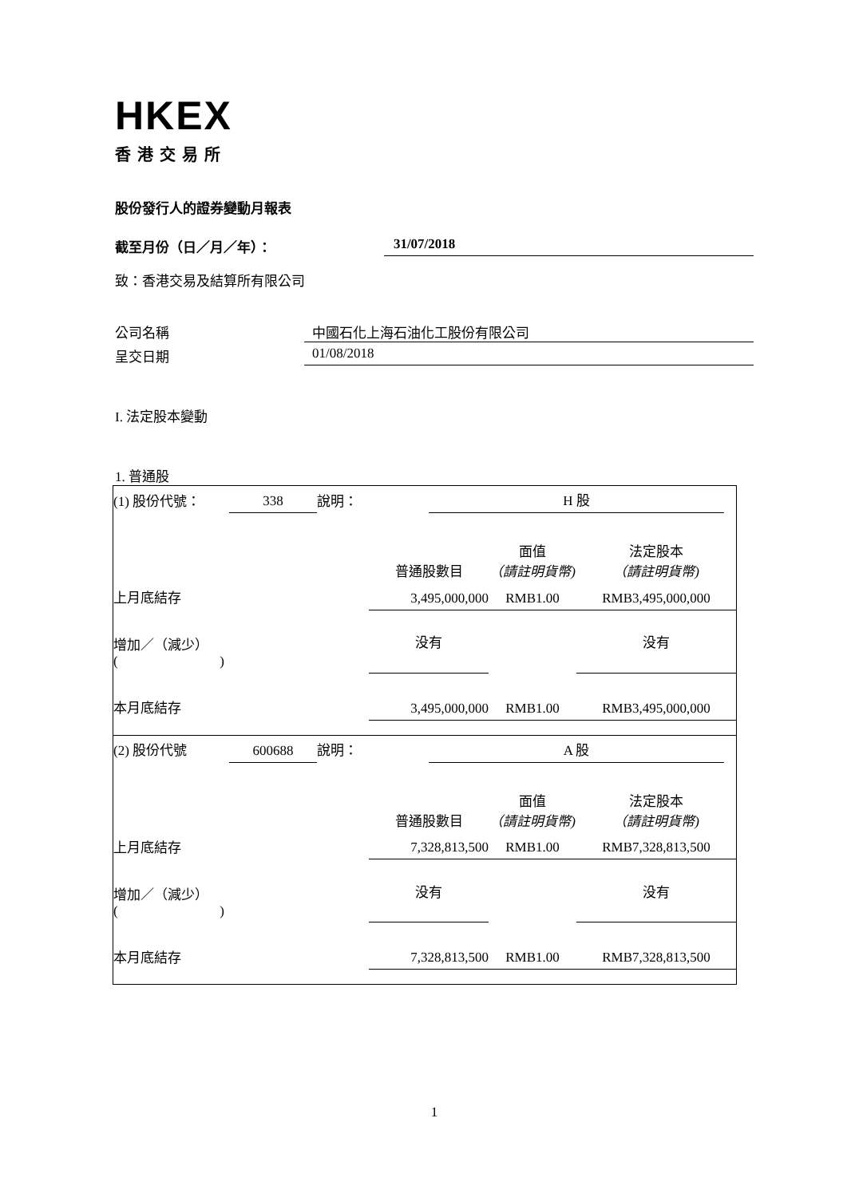HKEX
香港交易所
股份發行人的證券變動月報表
截至月份（日／月／年）： 31/07/2018
致：香港交易及結算所有限公司
公司名稱 中國石化上海石油化工股份有限公司
呈交日期 01/08/2018
I. 法定股本變動
1. 普通股
| (1) 股份代號： | 338 | 說明： | H 股 | |
| | 普通股數目 | 面值 （請註明貨幣) | 法定股本 （請註明貨幣) |
| 上月底結存 | 3,495,000,000 | RMB1.00 | RMB3,495,000,000 |
| 增加／（減少） ( ) | 没有 | | 没有 |
| 本月底結存 | 3,495,000,000 | RMB1.00 | RMB3,495,000,000 |
| (2) 股份代號 | 600688 | 說明： | A 股 | |
| | 普通股數目 | 面值 （請註明貨幣) | 法定股本 （請註明貨幣) |
| 上月底結存 | 7,328,813,500 | RMB1.00 | RMB7,328,813,500 |
| 增加／（減少） ( ) | 没有 | | 没有 |
| 本月底結存 | 7,328,813,500 | RMB1.00 | RMB7,328,813,500 |
1